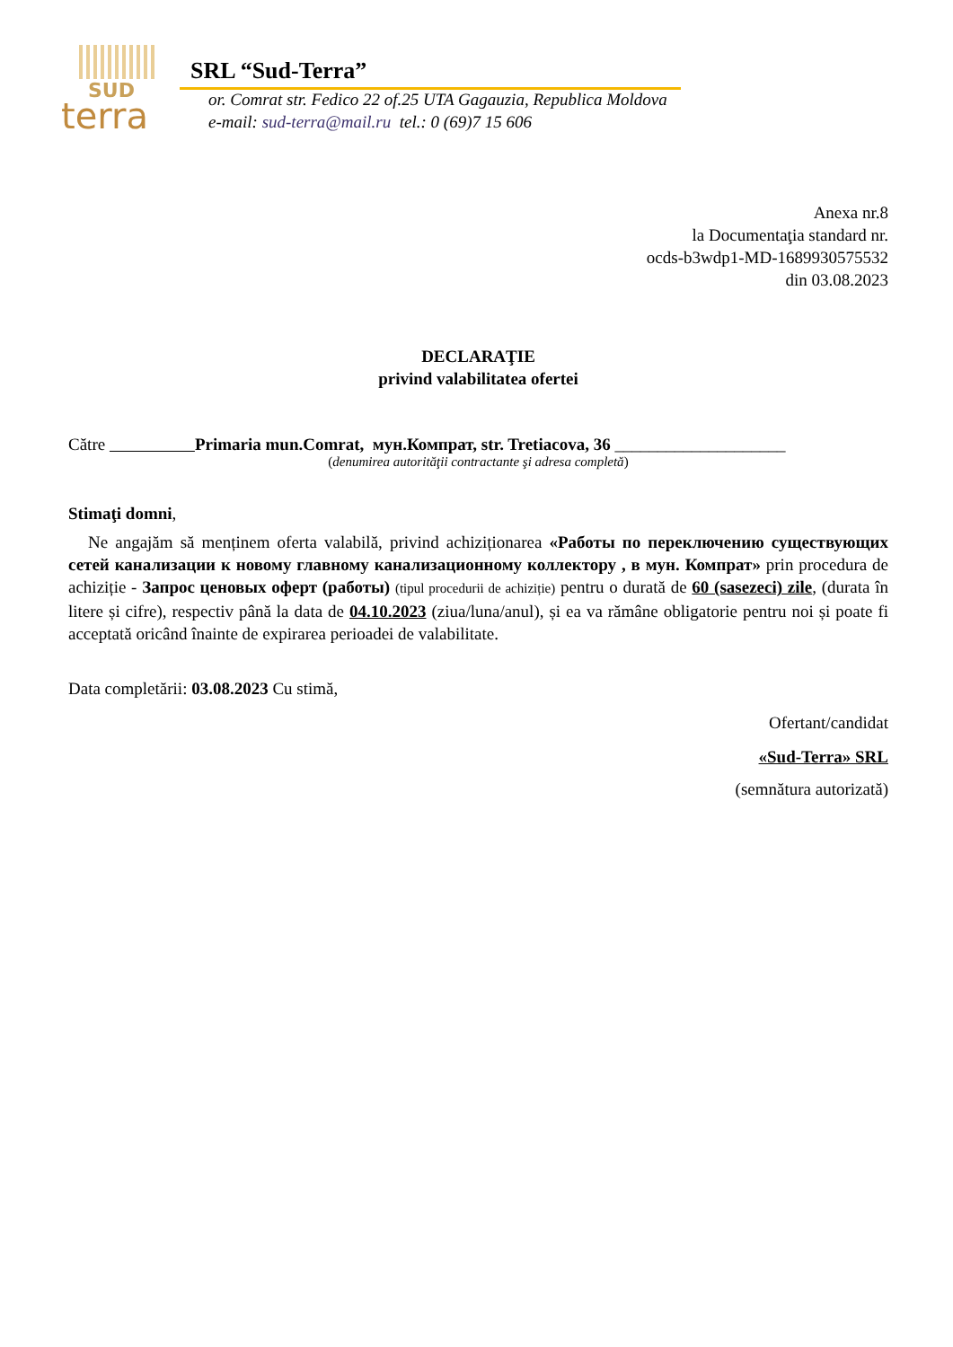SUD
terra
SRL “Sud-Terra”
or. Comrat str. Fedico 22 of.25 UTA Gagauzia, Republica Moldova
e-mail: sud-terra@mail.ru tel.: 0 (69)7 15 606
Anexa nr.8
la Documentaţia standard nr.
ocds-b3wdp1-MD-1689930575532
din 03.08.2023
DECLARAŢIE
privind valabilitatea ofertei
Către Primaria mun.Comrat, мун.Компрат, str. Tretiacova, 36 ____________________
(denumirea autorităţii contractante şi adresa completă)
Stimaţi domni,
Ne angajăm să menținem oferta valabilă, privind achiziționarea «Работы по переключению существующих сетей канализации к новому главному канализационному коллектору , в мун. Компрат» prin procedura de achiziție - Запрос ценовых оферт (работы) (tipul procedurii de achiziție) pentru o durată de 60 (sasezeci) zile, (durata în litere și cifre), respectiv până la data de 04.10.2023 (ziua/luna/anul), și ea va rămâne obligatorie pentru noi și poate fi acceptată oricând înainte de expirarea perioadei de valabilitate.
Data completării: 03.08.2023 Cu stimă,
Ofertant/candidat
«Sud-Terra» SRL
(semnătura autorizată)